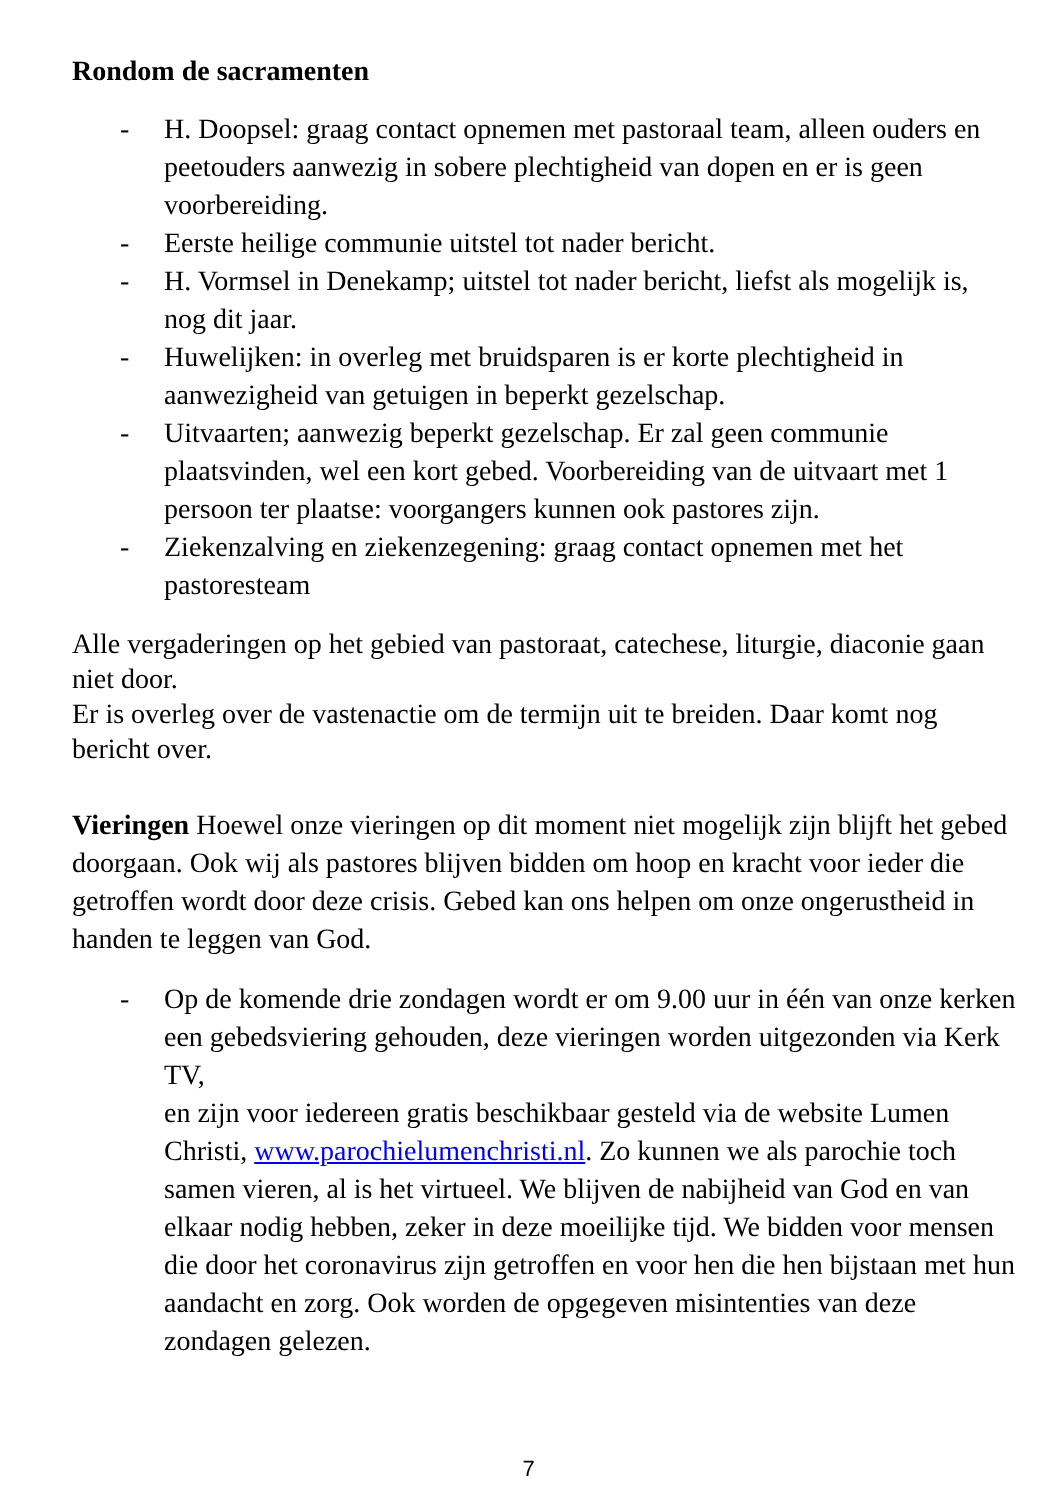Rondom de sacramenten
- H. Doopsel: graag contact opnemen met pastoraal team, alleen ouders en peetouders aanwezig in sobere plechtigheid van dopen en er is geen voorbereiding.
- Eerste heilige communie uitstel tot nader bericht.
- H. Vormsel in Denekamp; uitstel tot nader bericht, liefst als mogelijk is, nog dit jaar.
- Huwelijken: in overleg met bruidsparen is er korte plechtigheid in aanwezigheid van getuigen in beperkt gezelschap.
- Uitvaarten; aanwezig beperkt gezelschap. Er zal geen communie plaatsvinden, wel een kort gebed. Voorbereiding van de uitvaart met 1 persoon ter plaatse: voorgangers kunnen ook pastores zijn.
- Ziekenzalving en ziekenzegening: graag contact opnemen met het pastoresteam
Alle vergaderingen op het gebied van pastoraat, catechese, liturgie, diaconie gaan niet door.
Er is overleg over de vastenactie om de termijn uit te breiden. Daar komt nog bericht over.
Vieringen Hoewel onze vieringen op dit moment niet mogelijk zijn blijft het gebed doorgaan. Ook wij als pastores blijven bidden om hoop en kracht voor ieder die getroffen wordt door deze crisis. Gebed kan ons helpen om onze ongerustheid in handen te leggen van God.
- Op de komende drie zondagen wordt er om 9.00 uur in één van onze kerken een gebedsviering gehouden, deze vieringen worden uitgezonden via Kerk TV,
en zijn voor iedereen gratis beschikbaar gesteld via de website Lumen Christi, www.parochielumenchristi.nl. Zo kunnen we als parochie toch samen vieren, al is het virtueel. We blijven de nabijheid van God en van elkaar nodig hebben, zeker in deze moeilijke tijd. We bidden voor mensen die door het coronavirus zijn getroffen en voor hen die hen bijstaan met hun aandacht en zorg. Ook worden de opgegeven misintenties van deze zondagen gelezen.
7